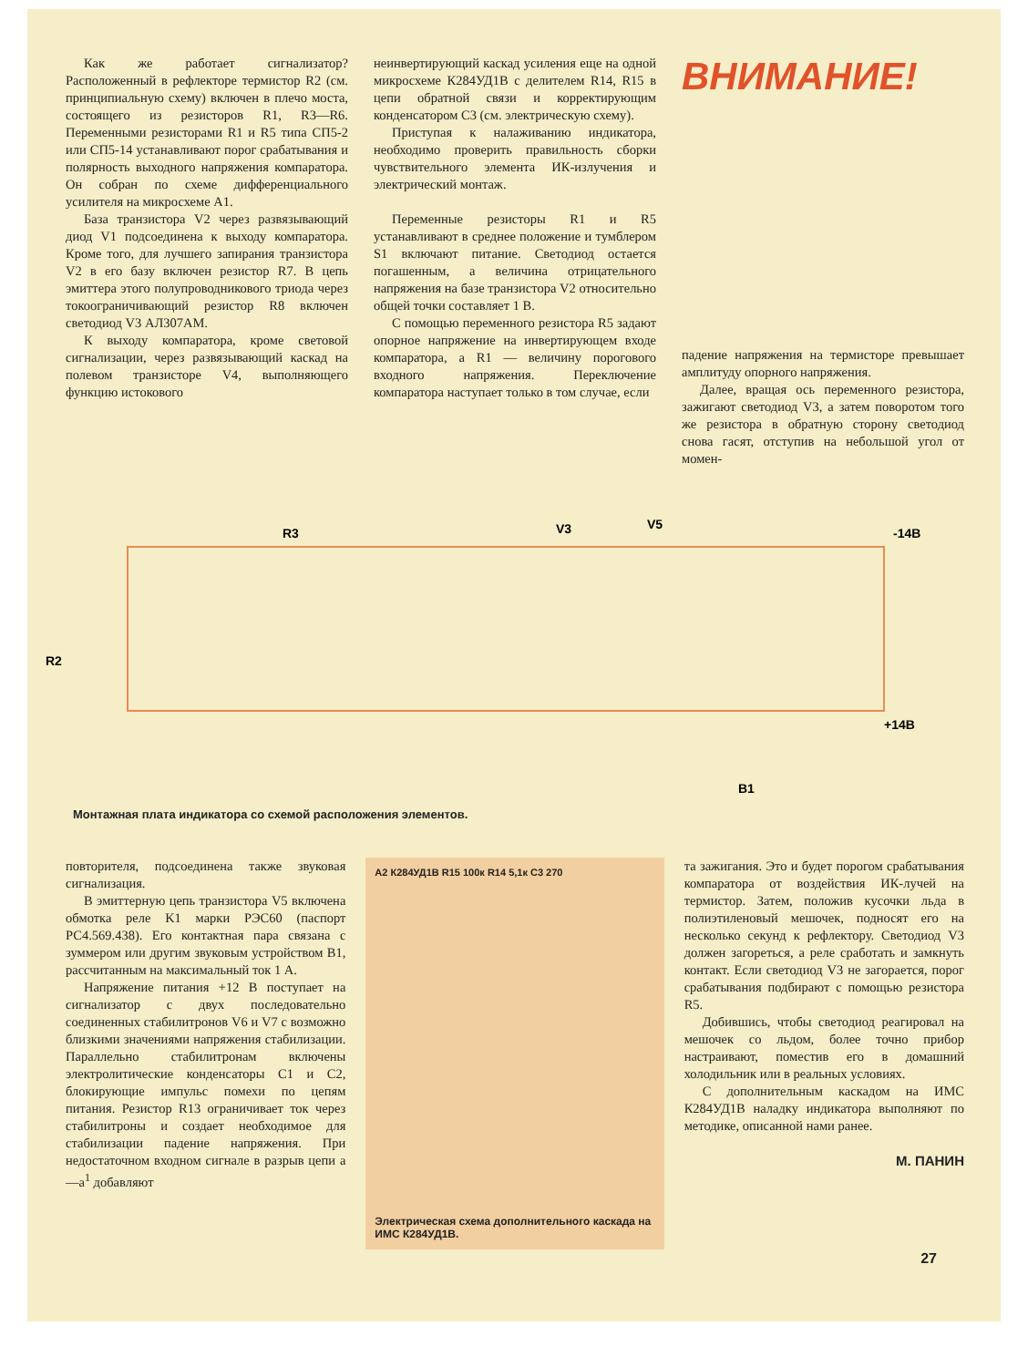Как же работает сигнализатор? Расположенный в рефлекторе термистор R2 (см. принципиальную схему) включен в плечо моста, состоящего из резисторов R1, R3—R6. Переменными резисторами R1 и R5 типа СП5-2 или СП5-14 устанавливают порог срабатывания и полярность выходного напряжения компаратора. Он собран по схеме дифференциального усилителя на микросхеме A1.
База транзистора V2 через развязывающий диод V1 подсоединена к выходу компаратора. Кроме того, для лучшего запирания транзистора V2 в его базу включен резистор R7. В цепь эмиттера этого полупроводникового триода через токоограничивающий резистор R8 включен светодиод V3 АЛ307АМ.
К выходу компаратора, кроме световой сигнализации, через развязывающий каскад на полевом транзисторе V4, выполняющего функцию истокового
неинвертирующий каскад усиления еще на одной микросхеме К284УД1В с делителем R14, R15 в цепи обратной связи и корректирующим конденсатором C3 (см. электрическую схему).
Приступая к налаживанию индикатора, необходимо проверить правильность сборки чувствительного элемента ИК-излучения и электрический монтаж.
Переменные резисторы R1 и R5 устанавливают в среднее положение и тумблером S1 включают питание. Светодиод остается погашенным, а величина отрицательного напряжения на базе транзистора V2 относительно общей точки составляет 1 В.
С помощью переменного резистора R5 задают опорное напряжение на инвертирующем входе компаратора, а R1 — величину порогового входного напряжения. Переключение компаратора наступает только в том случае, если
ВНИМАНИЕ!
падение напряжения на термисторе превышает амплитуду опорного напряжения.
Далее, вращая ось переменного резистора, зажигают светодиод V3, а затем поворотом того же резистора в обратную сторону светодиод снова гасят, отступив на небольшой угол от момен-
R3
V3
V5
-14В
R2
+14В
B1
Монтажная плата индикатора со схемой расположения элементов.
повторителя, подсоединена также звуковая сигнализация.
В эмиттерную цепь транзистора V5 включена обмотка реле K1 марки РЭС60 (паспорт РС4.569.438). Его контактная пара связана с зуммером или другим звуковым устройством B1, рассчитанным на максимальный ток 1 А.
Напряжение питания +12 В поступает на сигнализатор с двух последовательно соединенных стабилитронов V6 и V7 с возможно близкими значениями напряжения стабилизации. Параллельно стабилитронам включены электролитические конденсаторы C1 и C2, блокирующие импульс помехи по цепям питания. Резистор R13 ограничивает ток через стабилитроны и создает необходимое для стабилизации падение напряжения. При недостаточном входном сигнале в разрыв цепи а—а<sup>1</sup> добавляют
A2 К284УД1В R15 100к R14 5,1к C3 270
Электрическая схема дополнительного каскада на ИМС К284УД1В.
та зажигания. Это и будет порогом срабатывания компаратора от воздействия ИК-лучей на термистор. Затем, положив кусочки льда в полиэтиленовый мешочек, подносят его на несколько секунд к рефлектору. Светодиод V3 должен загореться, а реле сработать и замкнуть контакт. Если светодиод V3 не загорается, порог срабатывания подбирают с помощью резистора R5.
Добившись, чтобы светодиод реагировал на мешочек со льдом, более точно прибор настраивают, поместив его в домашний холодильник или в реальных условиях.
С дополнительным каскадом на ИМС К284УД1В наладку индикатора выполняют по методике, описанной нами ранее.
М. ПАНИН
27